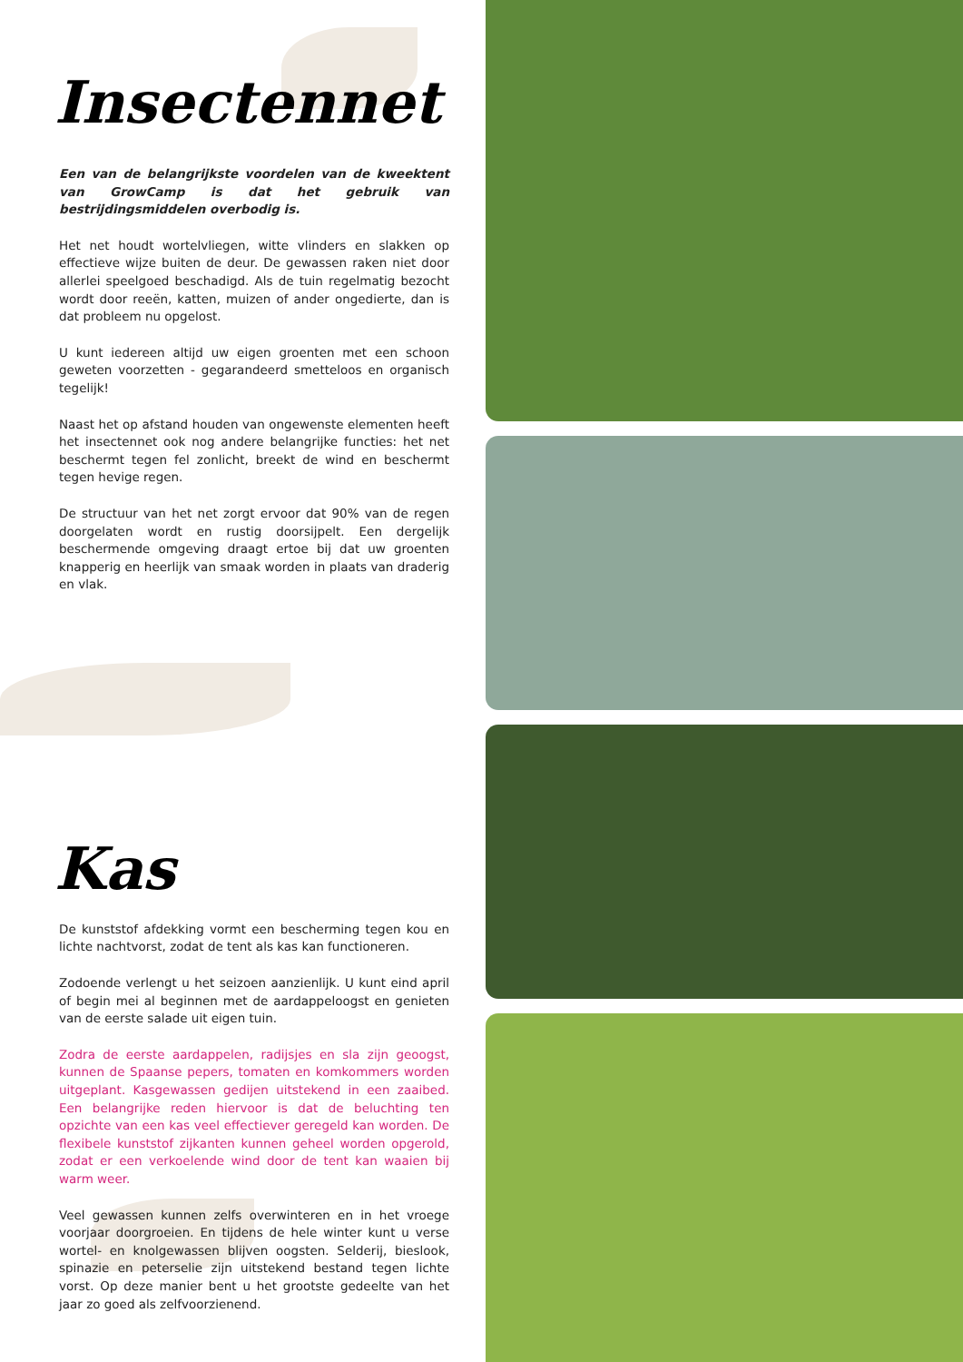Insectennet
Een van de belangrijkste voordelen van de kweektent van GrowCamp is dat het gebruik van bestrijdingsmiddelen overbodig is.
Het net houdt wortelvliegen, witte vlinders en slakken op effectieve wijze buiten de deur. De gewassen raken niet door allerlei speelgoed beschadigd. Als de tuin regelmatig bezocht wordt door reeën, katten, muizen of ander ongedierte, dan is dat probleem nu opgelost.
U kunt iedereen altijd uw eigen groenten met een schoon geweten voorzetten - gegarandeerd smetteloos en organisch tegelijk!
Naast het op afstand houden van ongewenste elementen heeft het insectennet ook nog andere belangrijke functies: het net beschermt tegen fel zonlicht, breekt de wind en beschermt tegen hevige regen.
De structuur van het net zorgt ervoor dat 90% van de regen doorgelaten wordt en rustig doorsijpelt. Een dergelijk beschermende omgeving draagt ertoe bij dat uw groenten knapperig en heerlijk van smaak worden in plaats van draderig en vlak.
Kas
De kunststof afdekking vormt een bescherming tegen kou en lichte nachtvorst, zodat de tent als kas kan functioneren.
Zodoende verlengt u het seizoen aanzienlijk. U kunt eind april of begin mei al beginnen met de aardappeloogst en genieten van de eerste salade uit eigen tuin.
Zodra de eerste aardappelen, radijsjes en sla zijn geoogst, kunnen de Spaanse pepers, tomaten en komkommers worden uitgeplant. Kasgewassen gedijen uitstekend in een zaaibed. Een belangrijke reden hiervoor is dat de beluchting ten opzichte van een kas veel effectiever geregeld kan worden. De flexibele kunststof zijkanten kunnen geheel worden opgerold, zodat er een verkoelende wind door de tent kan waaien bij warm weer.
Veel gewassen kunnen zelfs overwinteren en in het vroege voorjaar doorgroeien. En tijdens de hele winter kunt u verse wortel- en knolgewassen blijven oogsten. Selderij, bieslook, spinazie en peterselie zijn uitstekend bestand tegen lichte vorst. Op deze manier bent u het grootste gedeelte van het jaar zo goed als zelfvoorzienend.